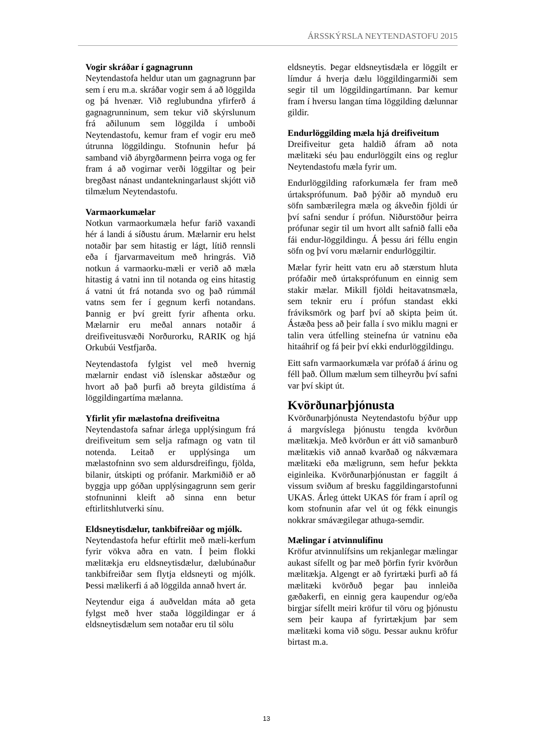ÁRSSKÝRSLA NEYTENDASTOFU 2015
Vogir skráðar í gagnagrunn
Neytendastofa heldur utan um gagnagrunn þar sem í eru m.a. skráðar vogir sem á að löggilda og þá hvenær. Við reglubundna yfirferð á gagnagrunninum, sem tekur við skýrslunum frá aðilunum sem löggilda í umboði Neytendastofu, kemur fram ef vogir eru með útrunna löggildingu. Stofnunin hefur þá samband við ábyrgðarmenn þeirra voga og fer fram á að vogirnar verði löggiltar og þeir bregðast nánast undantekningarlaust skjótt við tilmælum Neytendastofu.
Varmaorkumælar
Notkun varmaorkumæla hefur farið vaxandi hér á landi á síðustu árum. Mælarnir eru helst notaðir þar sem hitastig er lágt, lítið rennsli eða í fjarvarmaveitum með hringrás. Við notkun á varmaorku-mæli er verið að mæla hitastig á vatni inn til notanda og eins hitastig á vatni út frá notanda svo og það rúmmál vatns sem fer í gegnum kerfi notandans. Þannig er því greitt fyrir afhenta orku. Mælarnir eru meðal annars notaðir á dreifiveitusvæði Norðurorku, RARIK og hjá Orkubúi Vestfjarða.
Neytendastofa fylgist vel með hvernig mælarnir endast við íslenskar aðstæður og hvort að það þurfi að breyta gildistíma á löggildingartíma mælanna.
Yfirlit yfir mælastofna dreifiveitna
Neytendastofa safnar árlega upplýsingum frá dreifiveitum sem selja rafmagn og vatn til notenda. Leitað er upplýsinga um mælastofninn svo sem aldursdreifingu, fjölda, bilanir, útskipti og prófanir. Markmiðið er að byggja upp góðan upplýsingagrunn sem gerir stofnuninni kleift að sinna enn betur eftirlitshlutverki sínu.
Eldsneytisdælur, tankbifreiðar og mjólk.
Neytendastofa hefur eftirlit með mæli-kerfum fyrir vökva aðra en vatn. Í þeim flokki mælitækja eru eldsneytisdælur, dælubúnaður tankbifreiðar sem flytja eldsneyti og mjólk. Þessi mælikerfi á að löggilda annað hvert ár.
Neytendur eiga á auðveldan máta að geta fylgst með hver staða löggildingar er á eldsneytisdælum sem notaðar eru til sölu
eldsneytis. Þegar eldsneytisdæla er löggilt er límdur á hverja dælu löggildingarmiði sem segir til um löggildingartímann. Þar kemur fram í hversu langan tíma löggilding dælunnar gildir.
Endurlöggilding mæla hjá dreifiveitum
Dreifiveitur geta haldið áfram að nota mælitæki séu þau endurlöggilt eins og reglur Neytendastofu mæla fyrir um.
Endurlöggilding raforkumæla fer fram með úrtaksprófunum. Það þýðir að mynduð eru söfn sambærilegra mæla og ákveðin fjöldi úr því safni sendur í prófun. Niðurstöður þeirra prófunar segir til um hvort allt safnið falli eða fái endur-löggildingu. Á þessu ári féllu engin söfn og því voru mælarnir endurlöggiltir.
Mælar fyrir heitt vatn eru að stærstum hluta prófaðir með úrtaksprófunum en einnig sem stakir mælar. Mikill fjöldi heitavatnsmæla, sem teknir eru í prófun standast ekki fráviksmörk og þarf því að skipta þeim út. Ástæða þess að þeir falla í svo miklu magni er talin vera útfelling steinefna úr vatninu eða hitaáhrif og fá þeir því ekki endurlöggildingu.
Eitt safn varmaorkumæla var prófað á árinu og féll það. Öllum mælum sem tilheyrðu því safni var því skipt út.
Kvörðunarþjónusta
Kvörðunarþjónusta Neytendastofu býður upp á margvíslega þjónustu tengda kvörðun mælitækja. Með kvörðun er átt við samanburð mælitækis við annað kvarðað og nákvæmara mælitæki eða mæligrunn, sem hefur þekkta eiginleika. Kvörðunarþjónustan er faggilt á vissum sviðum af bresku faggildingarstofunni UKAS. Árleg úttekt UKAS fór fram í apríl og kom stofnunin afar vel út og fékk einungis nokkrar smávægilegar athuga-semdir.
Mælingar í atvinnulífinu
Kröfur atvinnulífsins um rekjanlegar mælingar aukast sífellt og þar með þörfin fyrir kvörðun mælitækja. Algengt er að fyrirtæki þurfi að fá mælitæki kvörðuð þegar þau innleiða gæðakerfi, en einnig gera kaupendur og/eða birgjar sífellt meiri kröfur til vöru og þjónustu sem þeir kaupa af fyrirtækjum þar sem mælitæki koma við sögu. Þessar auknu kröfur birtast m.a.
13